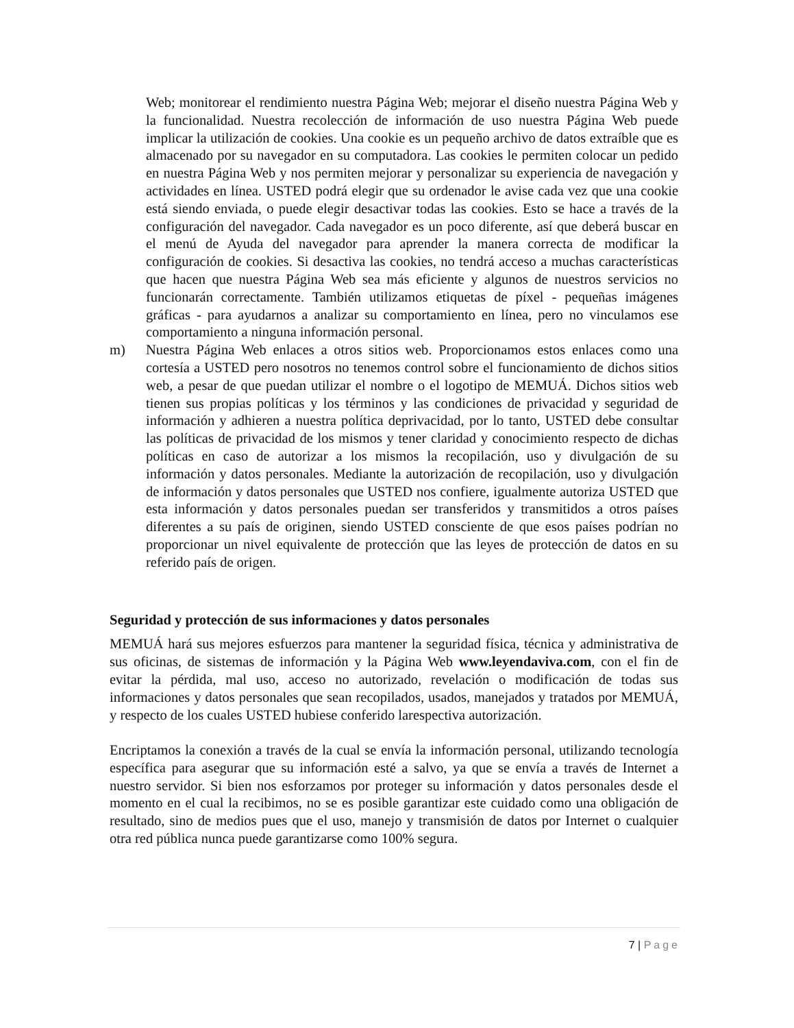Web; monitorear el rendimiento nuestra Página Web; mejorar el diseño nuestra Página Web y la funcionalidad. Nuestra recolección de información de uso nuestra Página Web puede implicar la utilización de cookies. Una cookie es un pequeño archivo de datos extraíble que es almacenado por su navegador en su computadora. Las cookies le permiten colocar un pedido en nuestra Página Web y nos permiten mejorar y personalizar su experiencia de navegación y actividades en línea. USTED podrá elegir que su ordenador le avise cada vez que una cookie está siendo enviada, o puede elegir desactivar todas las cookies. Esto se hace a través de la configuración del navegador. Cada navegador es un poco diferente, así que deberá buscar en el menú de Ayuda del navegador para aprender la manera correcta de modificar la configuración de cookies. Si desactiva las cookies, no tendrá acceso a muchas características que hacen que nuestra Página Web sea más eficiente y algunos de nuestros servicios no funcionarán correctamente. También utilizamos etiquetas de píxel - pequeñas imágenes gráficas - para ayudarnos a analizar su comportamiento en línea, pero no vinculamos ese comportamiento a ninguna información personal.
m) Nuestra Página Web enlaces a otros sitios web. Proporcionamos estos enlaces como una cortesía a USTED pero nosotros no tenemos control sobre el funcionamiento de dichos sitios web, a pesar de que puedan utilizar el nombre o el logotipo de MEMUÁ. Dichos sitios web tienen sus propias políticas y los términos y las condiciones de privacidad y seguridad de información y adhieren a nuestra política deprivacidad, por lo tanto, USTED debe consultar las políticas de privacidad de los mismos y tener claridad y conocimiento respecto de dichas políticas en caso de autorizar a los mismos la recopilación, uso y divulgación de su información y datos personales. Mediante la autorización de recopilación, uso y divulgación de información y datos personales que USTED nos confiere, igualmente autoriza USTED que esta información y datos personales puedan ser transferidos y transmitidos a otros países diferentes a su país de originen, siendo USTED consciente de que esos países podrían no proporcionar un nivel equivalente de protección que las leyes de protección de datos en su referido país de origen.
Seguridad y protección de sus informaciones y datos personales
MEMUÁ hará sus mejores esfuerzos para mantener la seguridad física, técnica y administrativa de sus oficinas, de sistemas de información y la Página Web www.leyendaviva.com, con el fin de evitar la pérdida, mal uso, acceso no autorizado, revelación o modificación de todas sus informaciones y datos personales que sean recopilados, usados, manejados y tratados por MEMUÁ, y respecto de los cuales USTED hubiese conferido larespectiva autorización.
Encriptamos la conexión a través de la cual se envía la información personal, utilizando tecnología específica para asegurar que su información esté a salvo, ya que se envía a través de Internet a nuestro servidor. Si bien nos esforzamos por proteger su información y datos personales desde el momento en el cual la recibimos, no se es posible garantizar este cuidado como una obligación de resultado, sino de medios pues que el uso, manejo y transmisión de datos por Internet o cualquier otra red pública nunca puede garantizarse como 100% segura.
7 | Page